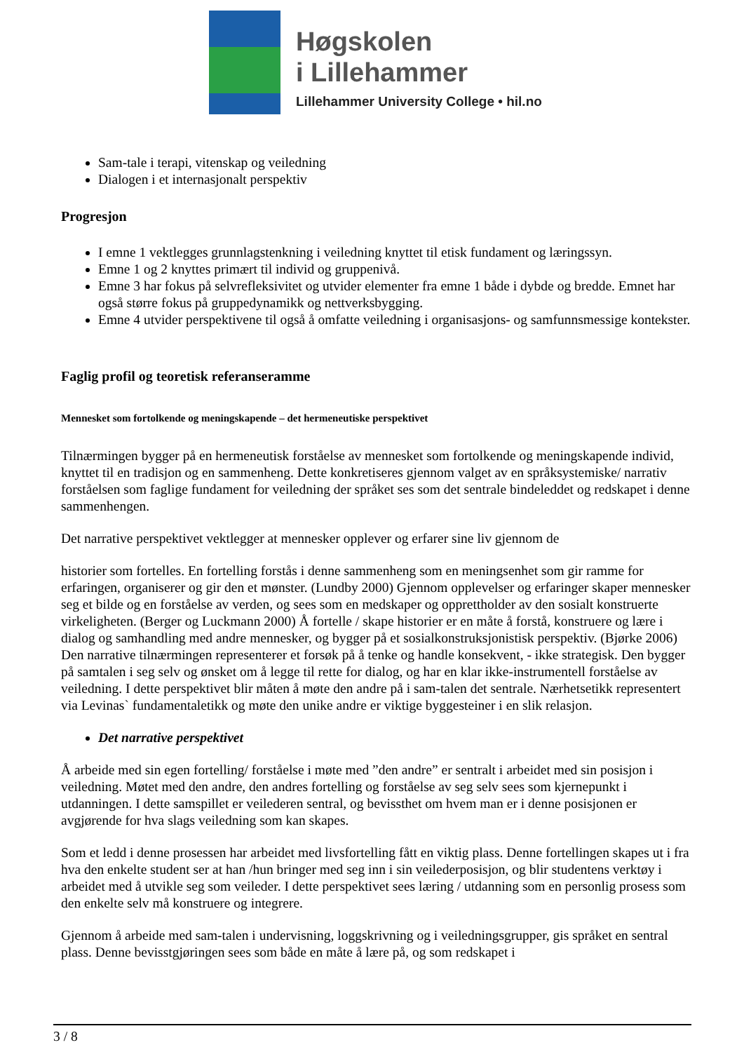Høgskolen
i Lillehammer
Lillehammer University College • hil.no
Sam-tale i terapi, vitenskap og veiledning
Dialogen i et internasjonalt perspektiv
Progresjon
I emne 1 vektlegges grunnlagstenkning i veiledning knyttet til etisk fundament og læringssyn.
Emne 1 og 2 knyttes primært til individ og gruppenivå.
Emne 3 har fokus på selvrefleksivitet og utvider elementer fra emne 1 både i dybde og bredde. Emnet har også større fokus på gruppedynamikk og nettverksbygging.
Emne 4 utvider perspektivene til også å omfatte veiledning i organisasjons- og samfunnsmessige kontekster.
Faglig profil og teoretisk referanseramme
Mennesket som fortolkende og meningskapende – det hermeneutiske perspektivet
Tilnærmingen bygger på en hermeneutisk forståelse av mennesket som fortolkende og meningskapende individ, knyttet til en tradisjon og en sammenheng. Dette konkretiseres gjennom valget av en språksystemiske/ narrativ forståelsen som faglige fundament for veiledning der språket ses som det sentrale bindeleddet og redskapet i denne sammenhengen.
Det narrative perspektivet vektlegger at mennesker opplever og erfarer sine liv gjennom de
historier som fortelles. En fortelling forstås i denne sammenheng som en meningsenhet som gir ramme for erfaringen, organiserer og gir den et mønster. (Lundby 2000) Gjennom opplevelser og erfaringer skaper mennesker seg et bilde og en forståelse av verden, og sees som en medskaper og opprettholder av den sosialt konstruerte virkeligheten. (Berger og Luckmann 2000) Å fortelle / skape historier er en måte å forstå, konstruere og lære i dialog og samhandling med andre mennesker, og bygger på et sosialkonstruksjonistisk perspektiv. (Bjørke 2006) Den narrative tilnærmingen representerer et forsøk på å tenke og handle konsekvent, - ikke strategisk. Den bygger på samtalen i seg selv og ønsket om å legge til rette for dialog, og har en klar ikke-instrumentell forståelse av veiledning. I dette perspektivet blir måten å møte den andre på i sam-talen det sentrale. Nærhetsetikk representert via Levinas` fundamentaletikk og møte den unike andre er viktige byggesteiner i en slik relasjon.
Det narrative perspektivet
Å arbeide med sin egen fortelling/ forståelse i møte med ”den andre” er sentralt i arbeidet med sin posisjon i veiledning. Møtet med den andre, den andres fortelling og forståelse av seg selv sees som kjernepunkt i utdanningen. I dette samspillet er veilederen sentral, og bevissthet om hvem man er i denne posisjonen er avgjørende for hva slags veiledning som kan skapes.
Som et ledd i denne prosessen har arbeidet med livsfortelling fått en viktig plass. Denne fortellingen skapes ut i fra hva den enkelte student ser at han /hun bringer med seg inn i sin veilederposisjon, og blir studentens verktøy i arbeidet med å utvikle seg som veileder. I dette perspektivet sees læring / utdanning som en personlig prosess som den enkelte selv må konstruere og integrere.
Gjennom å arbeide med sam-talen i undervisning, loggskrivning og i veiledningsgrupper, gis språket en sentral plass. Denne bevisstgjøringen sees som både en måte å lære på, og som redskapet i
3 / 8